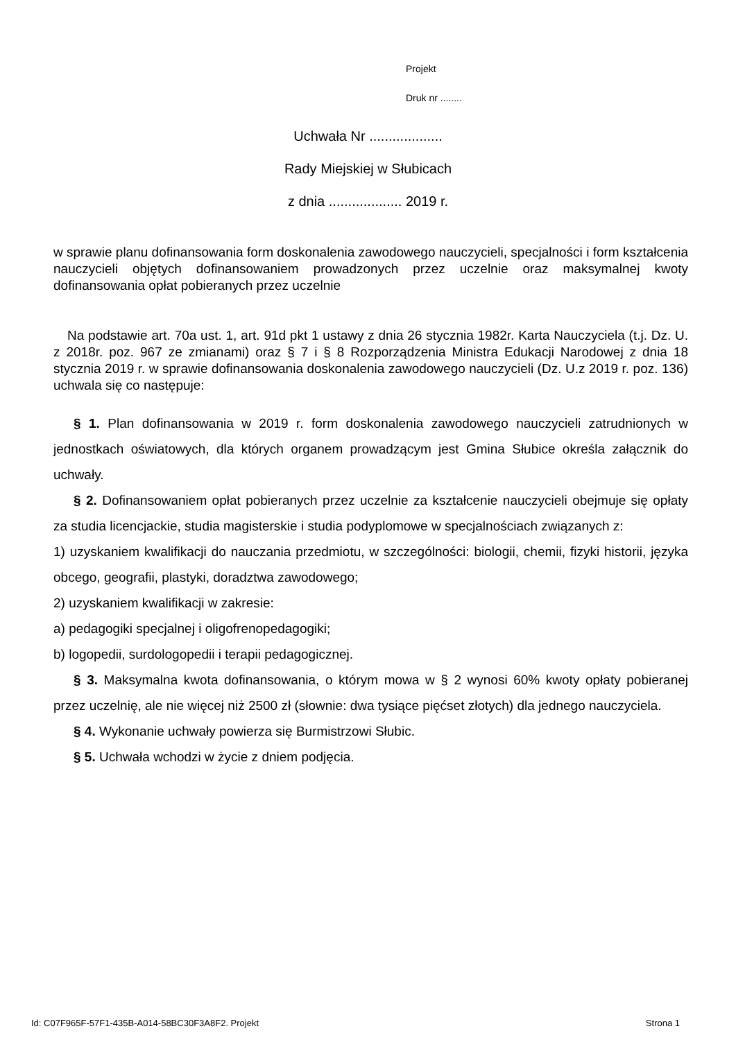Projekt
Druk nr ........
Uchwała Nr ...................
Rady Miejskiej w Słubicach
z dnia ................... 2019 r.
w sprawie planu dofinansowania form doskonalenia zawodowego nauczycieli, specjalności i form kształcenia nauczycieli objętych dofinansowaniem prowadzonych przez uczelnie oraz maksymalnej kwoty dofinansowania opłat pobieranych przez uczelnie
Na podstawie art. 70a ust. 1, art. 91d pkt 1 ustawy z dnia 26 stycznia 1982r. Karta Nauczyciela (t.j. Dz. U. z 2018r. poz. 967 ze zmianami) oraz § 7 i § 8 Rozporządzenia Ministra Edukacji Narodowej z dnia 18 stycznia 2019 r. w sprawie dofinansowania doskonalenia zawodowego nauczycieli (Dz. U.z 2019 r. poz. 136) uchwala się co następuje:
§ 1. Plan dofinansowania w 2019 r. form doskonalenia zawodowego nauczycieli zatrudnionych w jednostkach oświatowych, dla których organem prowadzącym jest Gmina Słubice określa załącznik do uchwały.
§ 2. Dofinansowaniem opłat pobieranych przez uczelnie za kształcenie nauczycieli obejmuje się opłaty za studia licencjackie, studia magisterskie i studia podyplomowe w specjalnościach związanych z:
1) uzyskaniem kwalifikacji do nauczania przedmiotu, w szczególności: biologii, chemii, fizyki historii, języka obcego, geografii, plastyki, doradztwa zawodowego;
2) uzyskaniem kwalifikacji w zakresie:
a) pedagogiki specjalnej i oligofrenopedagogiki;
b) logopedii, surdologopedii i terapii pedagogicznej.
§ 3. Maksymalna kwota dofinansowania, o którym mowa w § 2 wynosi 60% kwoty opłaty pobieranej przez uczelnię, ale nie więcej niż 2500 zł (słownie: dwa tysiące pięćset złotych) dla jednego nauczyciela.
§ 4. Wykonanie uchwały powierza się Burmistrzowi Słubic.
§ 5. Uchwała wchodzi w życie z dniem podjęcia.
Id: C07F965F-57F1-435B-A014-58BC30F3A8F2. Projekt Strona 1